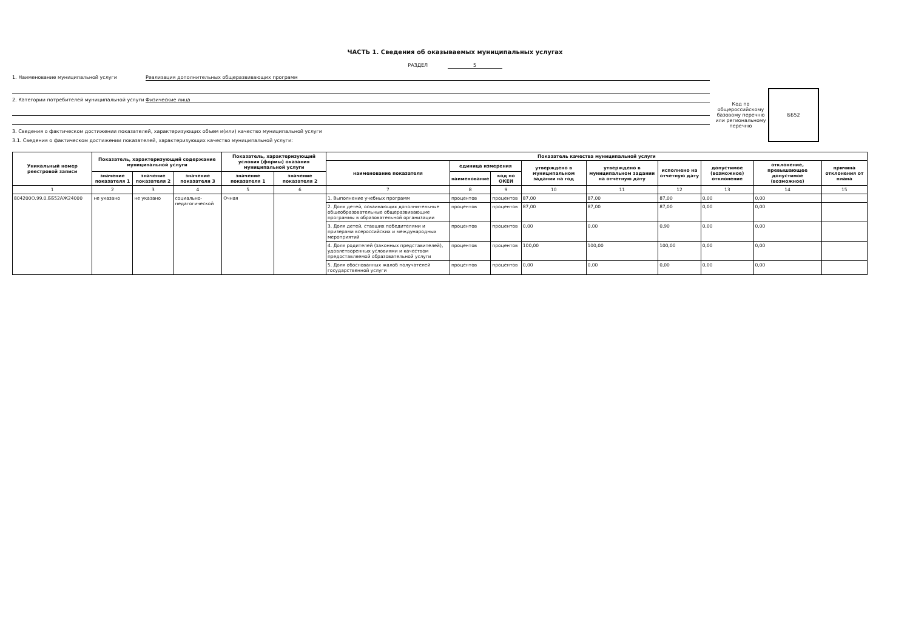ЧАСТЬ 1. Сведения об оказываемых муниципальных услугах
РАЗДЕЛ 5
1. Наименование муниципальной услуги Реализация дополнительных общеразвивающих программ
2. Категории потребителей муниципальной услуги
Физические лица
Код по общероссийскому базовому перечню или региональному перечню
ББ52
3. Сведения о фактическом достижении показателей, характеризующих объем и(или) качество муниципальной услуги
3.1. Сведения о фактическом достижении показателей, характеризующих качество муниципальной услуги:
| Уникальный номер реестровой записи | Показатель, характеризующий содержание муниципальной услуги | | | Показатель, характеризующий условия (формы) оказания муниципальной услуги | | Показатель качества муниципальной услуги | | | | | | | | |
| --- | --- | --- | --- | --- | --- | --- | --- | --- | --- | --- | --- | --- | --- | --- |
| | | | | | | наименование показателя | единица измерения | | утверждено в муниципальном задании на год | утверждено в муниципальном задании на отчетную дату | исполнено на отчетную дату | допустимое (возможное) отклонение | отклонение, превышающее допустимое (возможное) | причина отклонения от плана |
| | значение показателя 1 | значение показателя 2 | значение показателя 3 | значение показателя 1 | значение показателя 2 | | наименование | код по ОКЕИ | | | | | | |
| 1 | 2 | 3 | 4 | 5 | 6 | 7 | 8 | 9 | 10 | 11 | 12 | 13 | 14 | 15 |
| 804200О.99.0.ББ52АЖ24000 | не указано | не указано | социально-педагогической | Очная | | 1. Выполнение учебных программ | процентов | процентов | 87,00 | 87,00 | 87,00 | 0,00 | 0,00 | |
| | | | | | | 2. Доля детей, осваивающих дополнительные общеобразовательные общеразвивающие программы в образовательной организации | процентов | процентов | 87,00 | 87,00 | 87,00 | 0,00 | 0,00 | |
| | | | | | | 3. Доля детей, ставших победителями и призерами всероссийских и международных мероприятий | процентов | процентов | 0,00 | 0,00 | 0,90 | 0,00 | 0,00 | |
| | | | | | | 4. Доля родителей (законных представителей), удовлетворенных условиями и качеством предоставляемой образовательной услуги | процентов | процентов | 100,00 | 100,00 | 100,00 | 0,00 | 0,00 | |
| | | | | | | 5. Доля обоснованных жалоб получателей государственной услуги | процентов | процентов | 0,00 | 0,00 | 0,00 | 0,00 | 0,00 | |